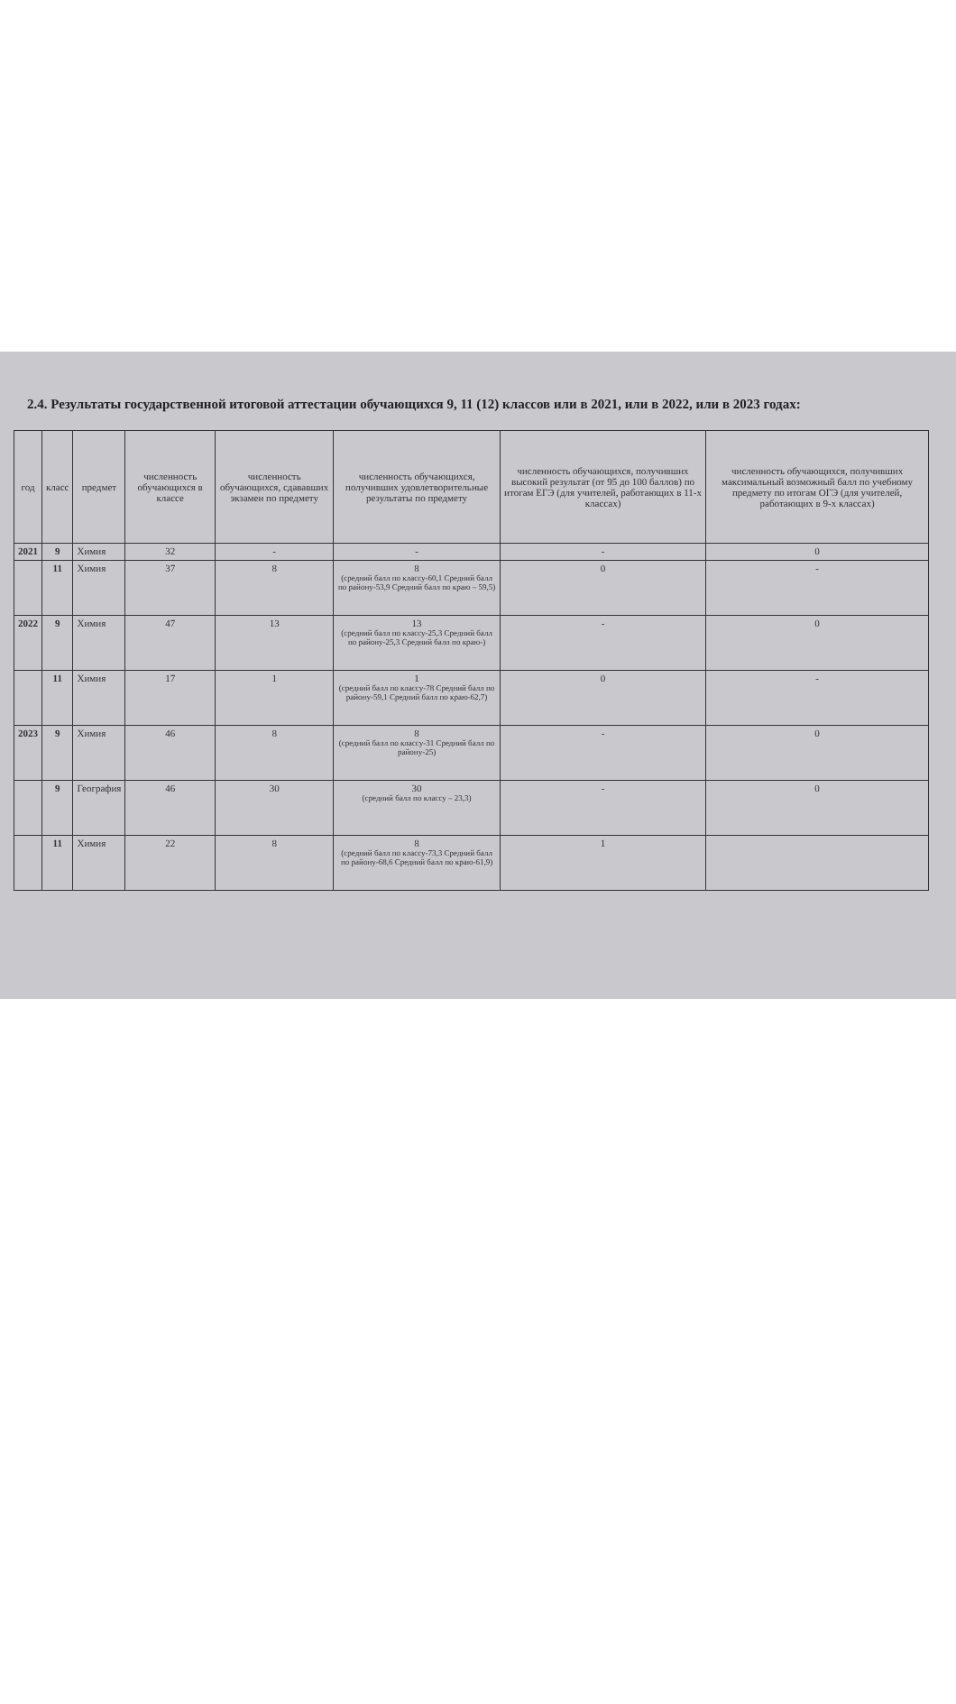2.4. Результаты государственной итоговой аттестации обучающихся 9, 11 (12) классов или в 2021, или в 2022, или в 2023 годах:
| год | класс | предмет | численность обучающихся в классе | численность обучающихся, сдававших экзамен по предмету | численность обучающихся, получивших удовлетворительные результаты по предмету | численность обучающихся, получивших высокий результат (от 95 до 100 баллов) по итогам ЕГЭ (для учителей, работающих в 11-х классах) | численность обучающихся, получивших максимальный возможный балл по учебному предмету по итогам ОГЭ (для учителей, работающих в 9-х классах) |
| --- | --- | --- | --- | --- | --- | --- | --- |
| 2021 | 9 | Химия | 32 | - | - | - | 0 |
| | 11 | Химия | 37 | 8 | 8 (средний балл по классу-60,1 Средний балл по району-53,9 Средний балл по краю – 59,5) | 0 | - |
| 2022 | 9 | Химия | 47 | 13 | 13 (средний балл по классу-25,3 Средний балл по району-25,3 Средний балл по краю-) | - | 0 |
| | 11 | Химия | 17 | 1 | 1 (средний балл по классу-78 Средний балл по району-59,1 Средний балл по краю-62,7) | 0 | - |
| 2023 | 9 | Химия | 46 | 8 | 8 (средний балл по классу-31 Средний балл по району-25) | - | 0 |
| | 9 | География | 46 | 30 | 30 (средний балл по классу – 23,3) | - | 0 |
| | 11 | Химия | 22 | 8 | 8 (средний балл по классу-73,3 Средний балл по району-68,6 Средний балл по краю-61,9) | 1 | |